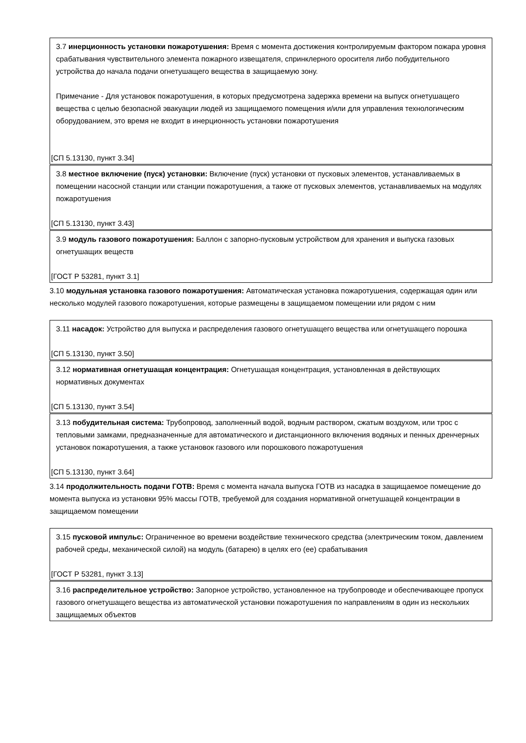3.7 инерционность установки пожаротушения: Время с момента достижения контролируемым фактором пожара уровня срабатывания чувствительного элемента пожарного извещателя, спринклерного оросителя либо побудительного устройства до начала подачи огнетушащего вещества в защищаемую зону.
Примечание - Для установок пожаротушения, в которых предусмотрена задержка времени на выпуск огнетушащего вещества с целью безопасной эвакуации людей из защищаемого помещения и/или для управления технологическим оборудованием, это время не входит в инерционность установки пожаротушения
[СП 5.13130, пункт 3.34]
3.8 местное включение (пуск) установки: Включение (пуск) установки от пусковых элементов, устанавливаемых в помещении насосной станции или станции пожаротушения, а также от пусковых элементов, устанавливаемых на модулях пожаротушения
[СП 5.13130, пункт 3.43]
3.9 модуль газового пожаротушения: Баллон с запорно-пусковым устройством для хранения и выпуска газовых огнетушащих веществ
[ГОСТ Р 53281, пункт 3.1]
3.10 модульная установка газового пожаротушения: Автоматическая установка пожаротушения, содержащая один или несколько модулей газового пожаротушения, которые размещены в защищаемом помещении или рядом с ним
3.11 насадок: Устройство для выпуска и распределения газового огнетушащего вещества или огнетушащего порошка
[СП 5.13130, пункт 3.50]
3.12 нормативная огнетушащая концентрация: Огнетушащая концентрация, установленная в действующих нормативных документах
[СП 5.13130, пункт 3.54]
3.13 побудительная система: Трубопровод, заполненный водой, водным раствором, сжатым воздухом, или трос с тепловыми замками, предназначенные для автоматического и дистанционного включения водяных и пенных дренчерных установок пожаротушения, а также установок газового или порошкового пожаротушения
[СП 5.13130, пункт 3.64]
3.14 продолжительность подачи ГОТВ: Время с момента начала выпуска ГОТВ из насадка в защищаемое помещение до момента выпуска из установки 95% массы ГОТВ, требуемой для создания нормативной огнетушащей концентрации в защищаемом помещении
3.15 пусковой импульс: Ограниченное во времени воздействие технического средства (электрическим током, давлением рабочей среды, механической силой) на модуль (батарею) в целях его (ее) срабатывания
[ГОСТ Р 53281, пункт 3.13]
3.16 распределительное устройство: Запорное устройство, установленное на трубопроводе и обеспечивающее пропуск газового огнетушащего вещества из автоматической установки пожаротушения по направлениям в один из нескольких защищаемых объектов